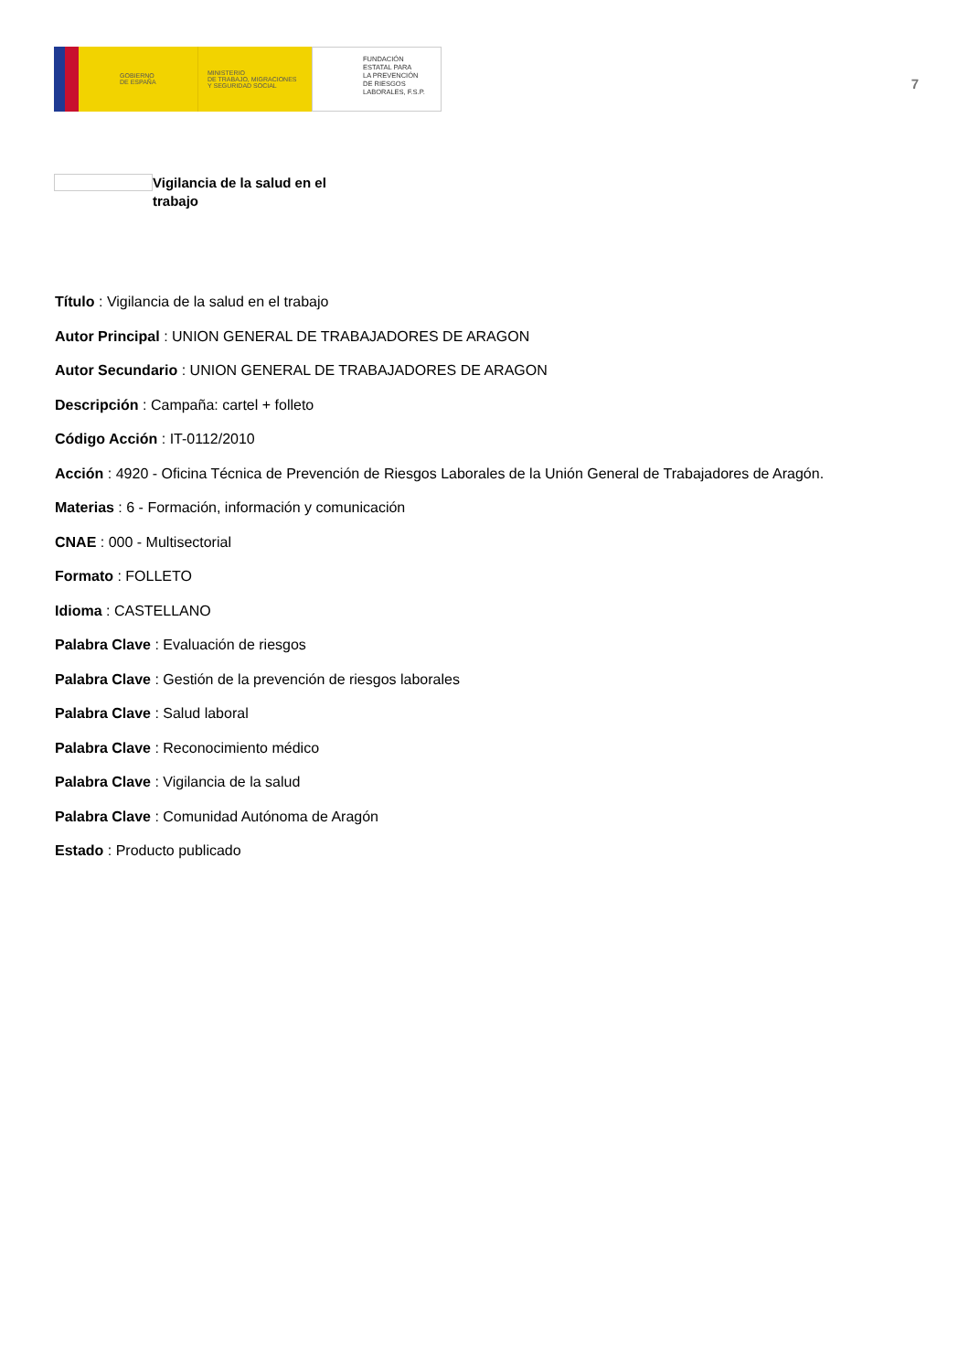GOBIERNO
DE ESPAÑA
MINISTERIO
DE TRABAJO, MIGRACIONES
Y SEGURIDAD SOCIAL
FUNDACIÓN
ESTATAL PARA
LA PREVENCIÓN
DE RIESGOS
LABORALES, F.S.P.
7
Vigilancia de la salud en el trabajo
Título : Vigilancia de la salud en el trabajo
Autor Principal : UNION GENERAL DE TRABAJADORES DE ARAGON
Autor Secundario : UNION GENERAL DE TRABAJADORES DE ARAGON
Descripción : Campaña: cartel + folleto
Código Acción : IT-0112/2010
Acción : 4920 - Oficina Técnica de Prevención de Riesgos Laborales de la Unión General de Trabajadores de Aragón.
Materias : 6 - Formación, información y comunicación
CNAE : 000 - Multisectorial
Formato : FOLLETO
Idioma : CASTELLANO
Palabra Clave : Evaluación de riesgos
Palabra Clave : Gestión de la prevención de riesgos laborales
Palabra Clave : Salud laboral
Palabra Clave : Reconocimiento médico
Palabra Clave : Vigilancia de la salud
Palabra Clave : Comunidad Autónoma de Aragón
Estado : Producto publicado